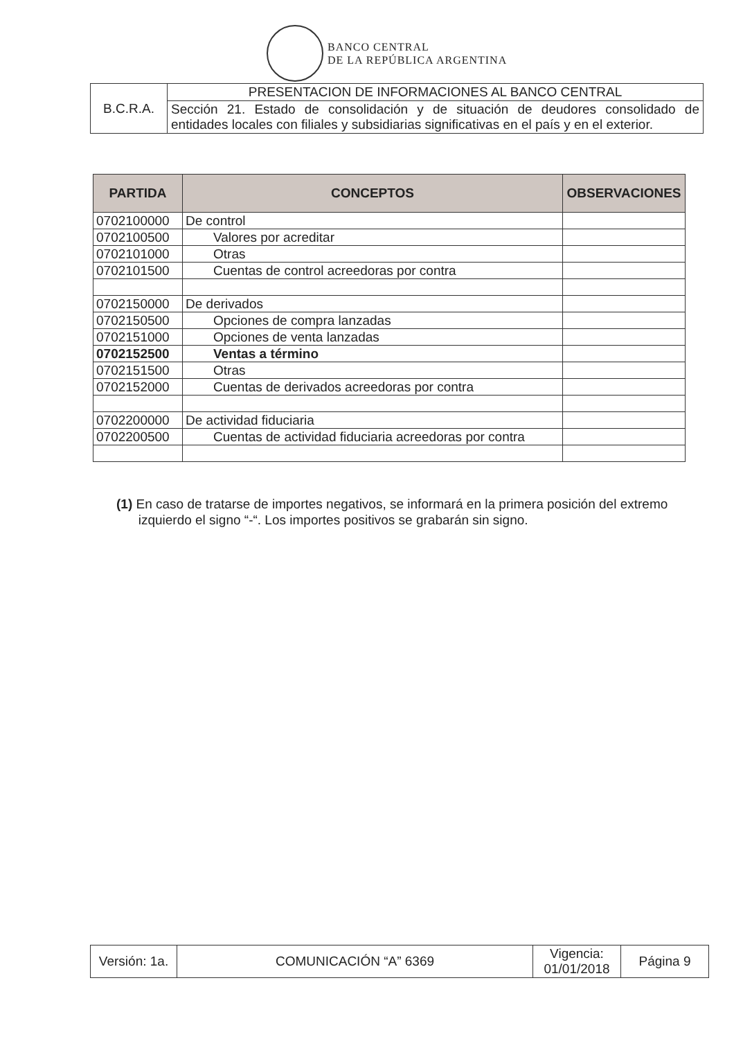BANCO CENTRAL
DE LA REPÚBLICA ARGENTINA
| B.C.R.A. | PRESENTACION DE INFORMACIONES AL BANCO CENTRAL |
| | Sección 21. Estado de consolidación y de situación de deudores consolidado de entidades locales con filiales y subsidiarias significativas en el país y en el exterior. |
| PARTIDA | CONCEPTOS | OBSERVACIONES |
| --- | --- | --- |
| 0702100000 | De control | |
| 0702100500 | Valores por acreditar | |
| 0702101000 | Otras | |
| 0702101500 | Cuentas de control acreedoras por contra | |
| 0702150000 | De derivados | |
| 0702150500 | Opciones de compra lanzadas | |
| 0702151000 | Opciones de venta lanzadas | |
| 0702152500 | Ventas a término | |
| 0702151500 | Otras | |
| 0702152000 | Cuentas de derivados acreedoras por contra | |
| 0702200000 | De actividad fiduciaria | |
| 0702200500 | Cuentas de actividad fiduciaria acreedoras por contra | |
(1) En caso de tratarse de importes negativos, se informará en la primera posición del extremo
izquierdo el signo “-“. Los importes positivos se grabarán sin signo.
| Versión: 1a. | COMUNICACIÓN “A” 6369 | Vigencia: 01/01/2018 | Página 9 |